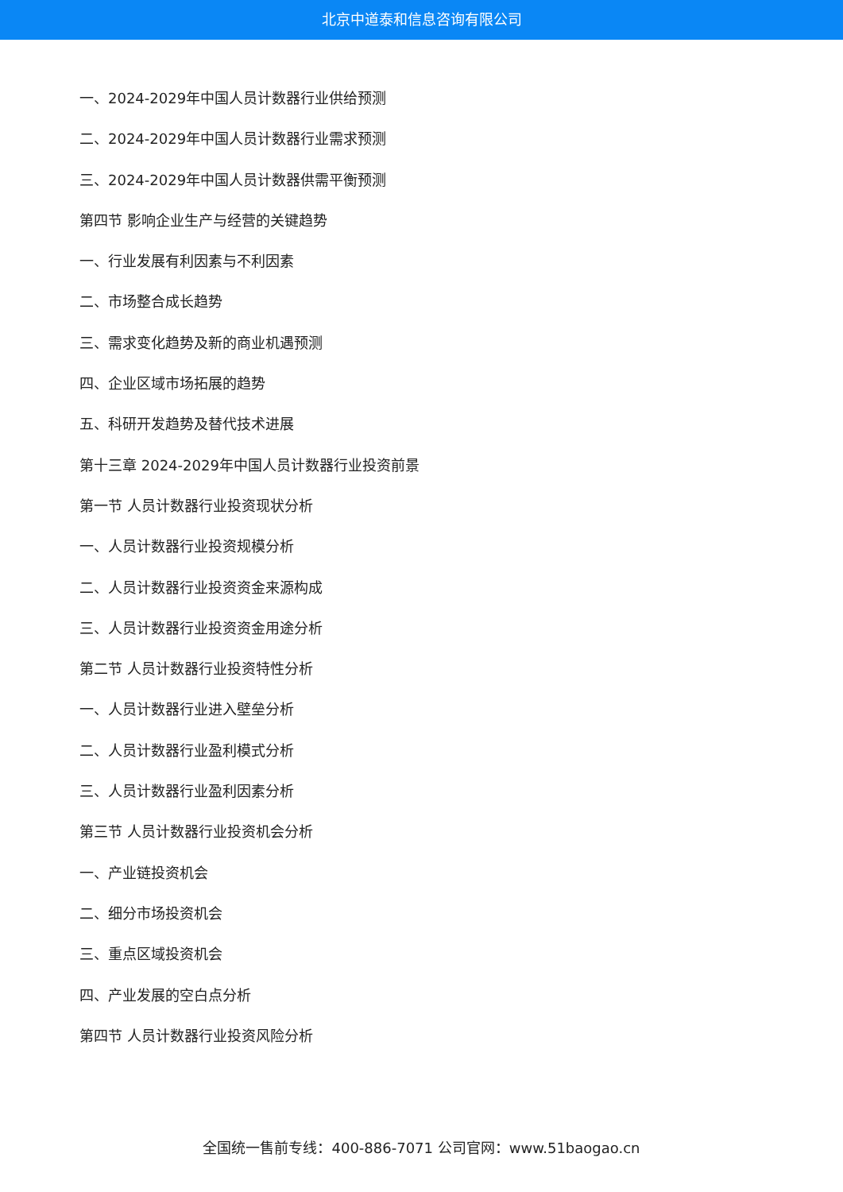北京中道泰和信息咨询有限公司
一、2024-2029年中国人员计数器行业供给预测
二、2024-2029年中国人员计数器行业需求预测
三、2024-2029年中国人员计数器供需平衡预测
第四节 影响企业生产与经营的关键趋势
一、行业发展有利因素与不利因素
二、市场整合成长趋势
三、需求变化趋势及新的商业机遇预测
四、企业区域市场拓展的趋势
五、科研开发趋势及替代技术进展
第十三章 2024-2029年中国人员计数器行业投资前景
第一节 人员计数器行业投资现状分析
一、人员计数器行业投资规模分析
二、人员计数器行业投资资金来源构成
三、人员计数器行业投资资金用途分析
第二节 人员计数器行业投资特性分析
一、人员计数器行业进入壁垒分析
二、人员计数器行业盈利模式分析
三、人员计数器行业盈利因素分析
第三节 人员计数器行业投资机会分析
一、产业链投资机会
二、细分市场投资机会
三、重点区域投资机会
四、产业发展的空白点分析
第四节 人员计数器行业投资风险分析
全国统一售前专线：400-886-7071 公司官网：www.51baogao.cn